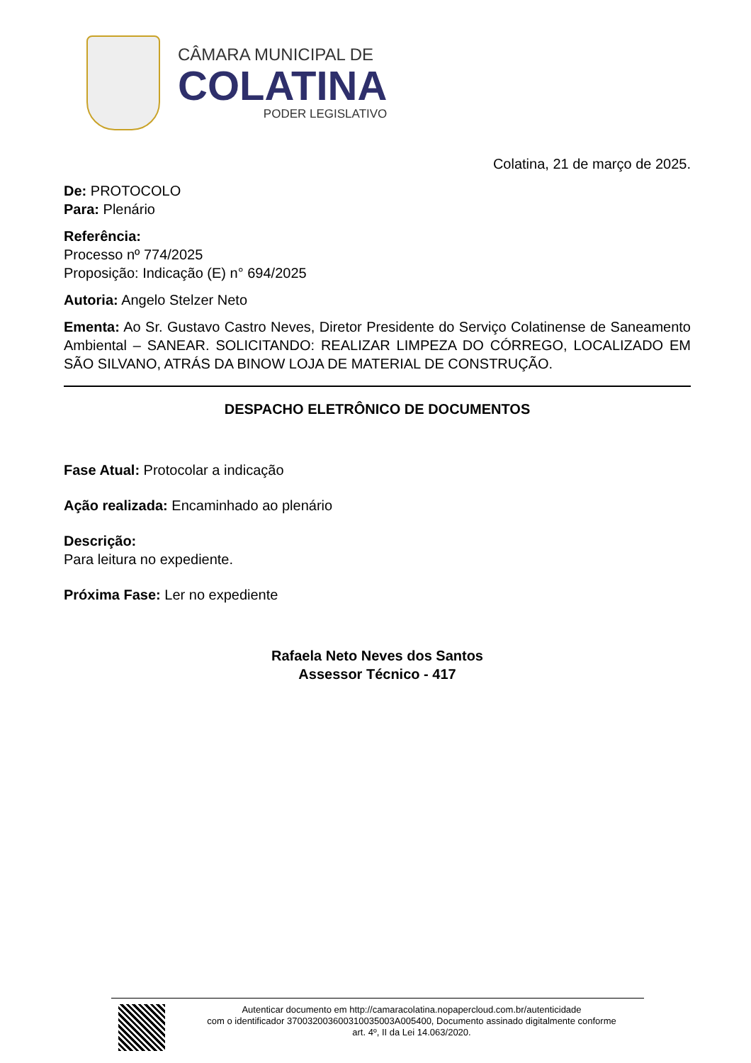CÂMARA MUNICIPAL DE
COLATINA
PODER LEGISLATIVO
Colatina, 21 de março de 2025.
De: PROTOCOLO
Para: Plenário
Referência:
Processo nº 774/2025
Proposição: Indicação (E) n° 694/2025
Autoria: Angelo Stelzer Neto
Ementa: Ao Sr. Gustavo Castro Neves, Diretor Presidente do Serviço Colatinense de Saneamento Ambiental – SANEAR. SOLICITANDO: REALIZAR LIMPEZA DO CÓRREGO, LOCALIZADO EM SÃO SILVANO, ATRÁS DA BINOW LOJA DE MATERIAL DE CONSTRUÇÃO.
DESPACHO ELETRÔNICO DE DOCUMENTOS
Fase Atual: Protocolar a indicação
Ação realizada: Encaminhado ao plenário
Descrição:
Para leitura no expediente.
Próxima Fase: Ler no expediente
Rafaela Neto Neves dos Santos
Assessor Técnico - 417
Autenticar documento em http://camaracolatina.nopapercloud.com.br/autenticidade
com o identificador 370032003600310035003A005400, Documento assinado digitalmente conforme
art. 4º, II da Lei 14.063/2020.